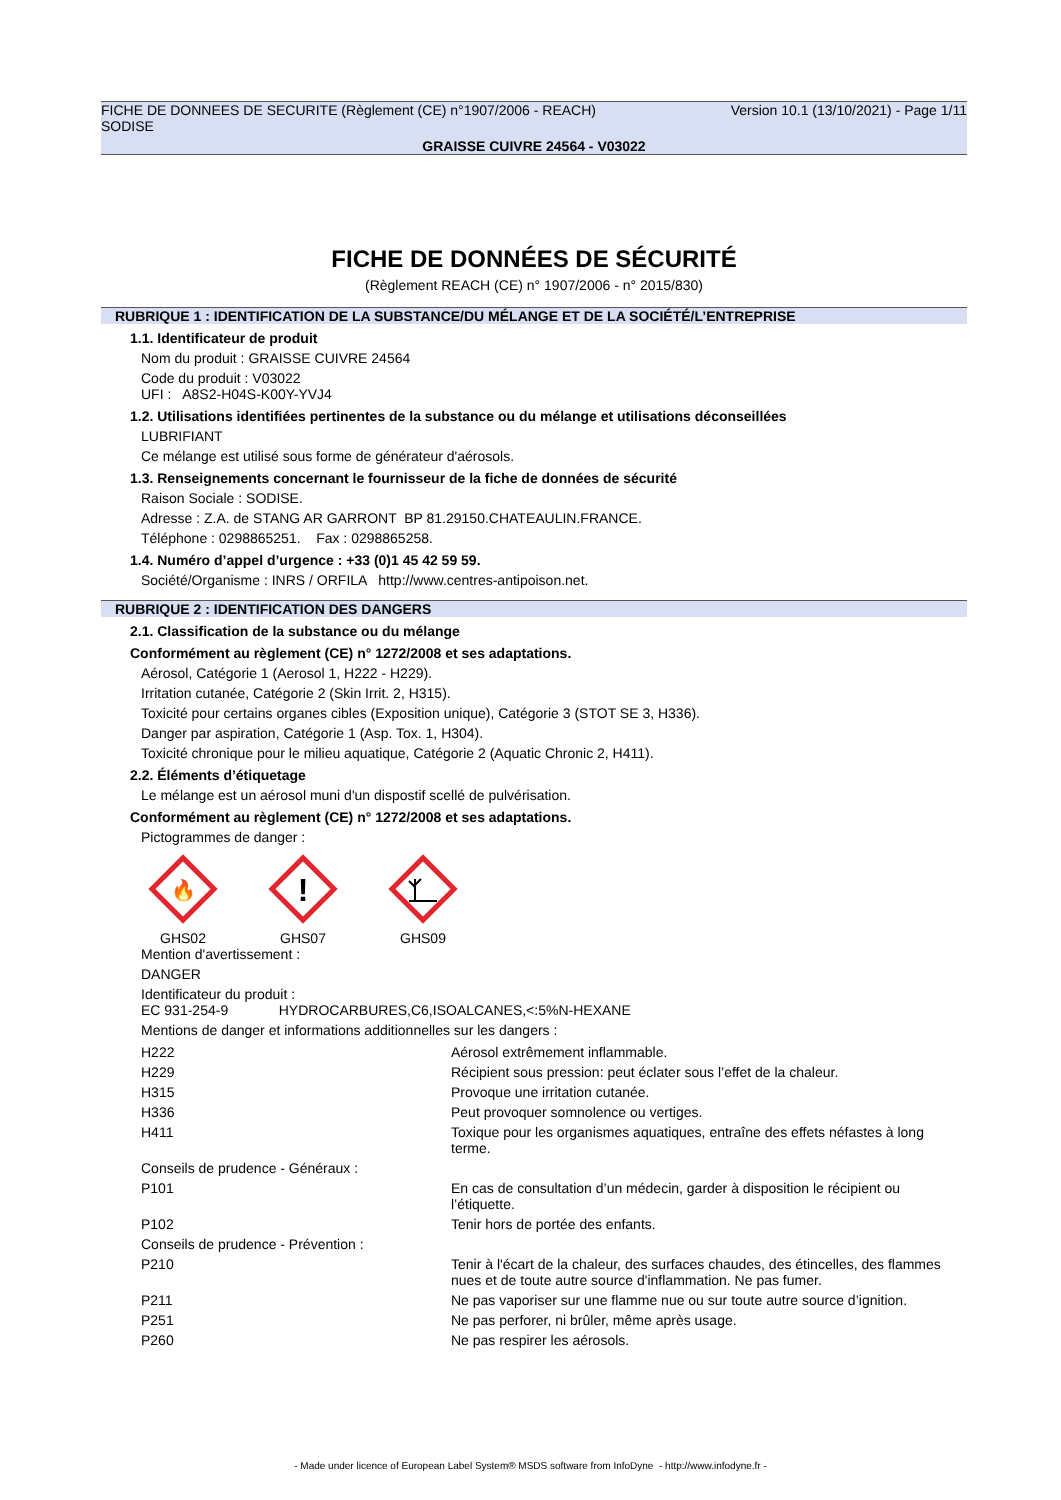Version 10.1 (13/10/2021) - Page 1/11 FICHE DE DONNEES DE SECURITE (Règlement (CE) n°1907/2006 - REACH)
SODISE
GRAISSE CUIVRE 24564 - V03022
FICHE DE DONNÉES DE SÉCURITÉ
(Règlement REACH (CE) n° 1907/2006 - n° 2015/830)
RUBRIQUE 1 : IDENTIFICATION DE LA SUBSTANCE/DU MÉLANGE ET DE LA SOCIÉTÉ/L’ENTREPRISE
1.1. Identificateur de produit
Nom du produit : GRAISSE CUIVRE 24564
Code du produit : V03022
UFI : A8S2-H04S-K00Y-YVJ4
1.2. Utilisations identifiées pertinentes de la substance ou du mélange et utilisations déconseillées
LUBRIFIANT
Ce mélange est utilisé sous forme de générateur d'aérosols.
1.3. Renseignements concernant le fournisseur de la fiche de données de sécurité
Raison Sociale : SODISE.
Adresse : Z.A. de STANG AR GARRONT BP 81.29150.CHATEAULIN.FRANCE.
Téléphone : 0298865251. Fax : 0298865258.
1.4. Numéro d’appel d’urgence : +33 (0)1 45 42 59 59.
Société/Organisme : INRS / ORFILA http://www.centres-antipoison.net.
RUBRIQUE 2 : IDENTIFICATION DES DANGERS
2.1. Classification de la substance ou du mélange
Conformément au règlement (CE) n° 1272/2008 et ses adaptations.
Aérosol, Catégorie 1 (Aerosol 1, H222 - H229).
Irritation cutanée, Catégorie 2 (Skin Irrit. 2, H315).
Toxicité pour certains organes cibles (Exposition unique), Catégorie 3 (STOT SE 3, H336).
Danger par aspiration, Catégorie 1 (Asp. Tox. 1, H304).
Toxicité chronique pour le milieu aquatique, Catégorie 2 (Aquatic Chronic 2, H411).
2.2. Éléments d’étiquetage
Le mélange est un aérosol muni d'un dispostif scellé de pulvérisation.
Conformément au règlement (CE) n° 1272/2008 et ses adaptations.
Pictogrammes de danger :
🔥
GHS02
!
GHS07
GHS09
Mention d'avertissement :
DANGER
Identificateur du produit :
EC 931-254-9 HYDROCARBURES,C6,ISOALCANES,<:5%N-HEXANE
Mentions de danger et informations additionnelles sur les dangers :
| H222 | Aérosol extrêmement inflammable. |
| H229 | Récipient sous pression: peut éclater sous l’effet de la chaleur. |
| H315 | Provoque une irritation cutanée. |
| H336 | Peut provoquer somnolence ou vertiges. |
| H411 | Toxique pour les organismes aquatiques, entraîne des effets néfastes à long terme. |
| Conseils de prudence - Généraux : | |
| P101 | En cas de consultation d’un médecin, garder à disposition le récipient ou l’étiquette. |
| P102 | Tenir hors de portée des enfants. |
| Conseils de prudence - Prévention : | |
| P210 | Tenir à l'écart de la chaleur, des surfaces chaudes, des étincelles, des flammes nues et de toute autre source d'inflammation. Ne pas fumer. |
| P211 | Ne pas vaporiser sur une flamme nue ou sur toute autre source d’ignition. |
| P251 | Ne pas perforer, ni brûler, même après usage. |
| P260 | Ne pas respirer les aérosols. |
- Made under licence of European Label System® MSDS software from InfoDyne - http://www.infodyne.fr -